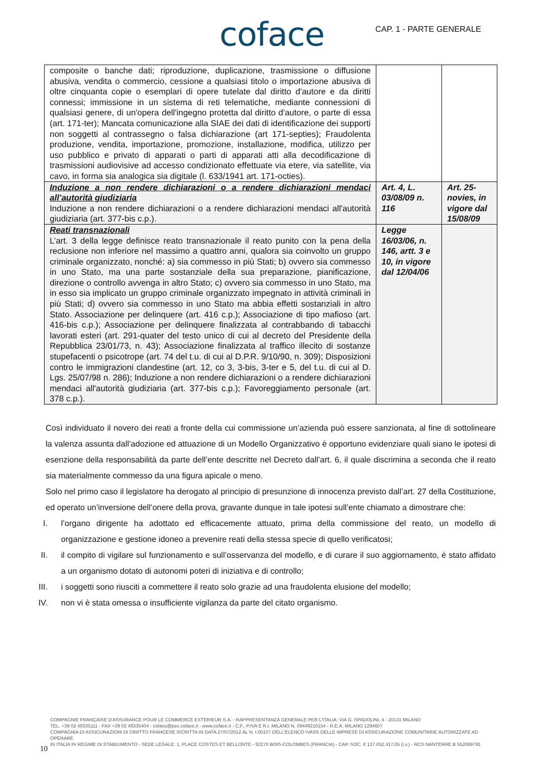coface CAP. 1 - PARTE GENERALE
| composite o banche dati; riproduzione, duplicazione, trasmissione o diffusione abusiva, vendita o commercio, cessione a qualsiasi titolo o importazione abusiva di oltre cinquanta copie o esemplari di opere tutelate dal diritto d'autore e da diritti connessi; immissione in un sistema di reti telematiche, mediante connessioni di qualsiasi genere, di un'opera dell'ingegno protetta dal diritto d'autore, o parte di essa (art. 171-ter); Mancata comunicazione alla SIAE dei dati di identificazione dei supporti non soggetti al contrassegno o falsa dichiarazione (art 171-septies); Fraudolenta produzione, vendita, importazione, promozione, installazione, modifica, utilizzo per uso pubblico e privato di apparati o parti di apparati atti alla decodificazione di trasmissioni audiovisive ad accesso condizionato effettuate via etere, via satellite, via cavo, in forma sia analogica sia digitale (l. 633/1941 art. 171-octies). | | |
| Induzione a non rendere dichiarazioni o a rendere dichiarazioni mendaci all’autorità giudiziaria Induzione a non rendere dichiarazioni o a rendere dichiarazioni mendaci all'autorità giudiziaria (art. 377-bis c.p.). | Art. 4, L. 03/08/09 n. 116 | Art. 25-novies, in vigore dal 15/08/09 |
| Reati transnazionali L’art. 3 della legge definisce reato transnazionale il reato punito con la pena della reclusione non inferiore nel massimo a quattro anni, qualora sia coinvolto un gruppo criminale organizzato, nonché: a) sia commesso in più Stati; b) ovvero sia commesso in uno Stato, ma una parte sostanziale della sua preparazione, pianificazione, direzione o controllo avvenga in altro Stato; c) ovvero sia commesso in uno Stato, ma in esso sia implicato un gruppo criminale organizzato impegnato in attività criminali in più Stati; d) ovvero sia commesso in uno Stato ma abbia effetti sostanziali in altro Stato. Associazione per delinquere (art. 416 c.p.); Associazione di tipo mafioso (art. 416-bis c.p.); Associazione per delinquere finalizzata al contrabbando di tabacchi lavorati esteri (art. 291-quater del testo unico di cui al decreto del Presidente della Repubblica 23/01/73, n. 43); Associazione finalizzata al traffico illecito di sostanze stupefacenti o psicotrope (art. 74 del t.u. di cui al D.P.R. 9/10/90, n. 309); Disposizioni contro le immigrazioni clandestine (art. 12, co 3, 3-bis, 3-ter e 5, del t.u. di cui al D. Lgs. 25/07/98 n. 286); Induzione a non rendere dichiarazioni o a rendere dichiarazioni mendaci all'autorità giudiziaria (art. 377-bis c.p.); Favoreggiamento personale (art. 378 c.p.). | Legge 16/03/06, n. 146, artt. 3 e 10, in vigore dal 12/04/06 | |
Così individuato il novero dei reati a fronte della cui commissione un’azienda può essere sanzionata, al fine di sottolineare la valenza assunta dall’adozione ed attuazione di un Modello Organizzativo è opportuno evidenziare quali siano le ipotesi di esenzione della responsabilità da parte dell’ente descritte nel Decreto dall’art. 6, il quale discrimina a seconda che il reato sia materialmente commesso da una figura apicale o meno.
Solo nel primo caso il legislatore ha derogato al principio di presunzione di innocenza previsto dall’art. 27 della Costituzione, ed operato un’inversione dell’onere della prova, gravante dunque in tale ipotesi sull’ente chiamato a dimostrare che:
I. l’organo dirigente ha adottato ed efficacemente attuato, prima della commissione del reato, un modello di organizzazione e gestione idoneo a prevenire reati della stessa specie di quello verificatosi;
II.
il compito di vigilare sul funzionamento e sull’osservanza del modello, e di curare il suo aggiornamento, è stato affidato a un organismo dotato di autonomi poteri di iniziativa e di controllo;
III.
i soggetti sono riusciti a commettere il reato solo grazie ad una fraudolenta elusione del modello;
IV.
non vi è stata omessa o insufficiente vigilanza da parte del citato organismo.
COMPAGNIE FRANÇAISE D'ASSURANCE POUR LE COMMERCE EXTERIEUR S.A. - RAPPRESENTANZA GENERALE PER L'ITALIA: VIA G. SPADOLINI, 4 - 20141 MILANO
TEL. +39 02 48335111 - FAX +39 02 48335404 - coface@pec.coface.it - www.coface.it - C.F., P.IVA E R.I. MILANO N. 09448210154 - R.E.A. MILANO 1294607
COMPAGNIA DI ASSICURAZIONI DI DIRITTO FRANCESE ISCRITTA IN DATA 27/07/2012 AL N. I.00107 DELL'ELENCO IVASS DELLE IMPRESE DI ASSICURAZIONE COMUNITARIE AUTORIZZATE AD OPERARE
IN ITALIA IN REGIME DI STABILIMENTO - SEDE LEGALE: 1, PLACE COSTES ET BELLONTE - 92270 BOIS-COLOMBES (FRANCIA) - CAP. SOC. € 137.052.417,05 (i.v.) - RCS NANTERRE B 552069791
10